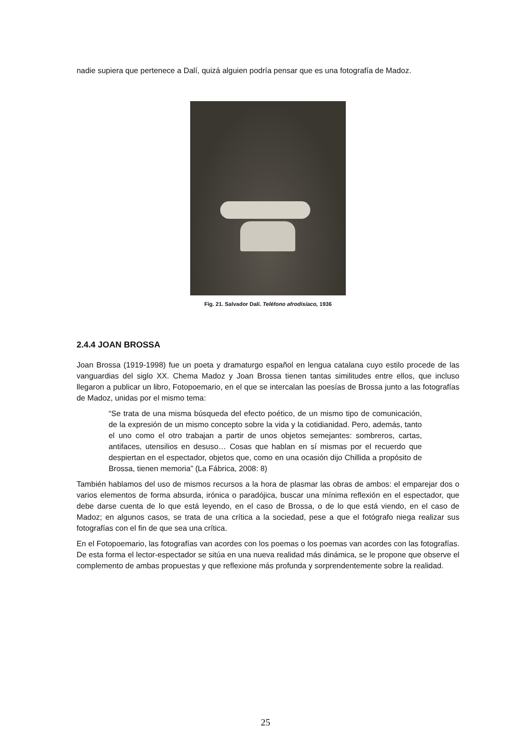nadie supiera que pertenece a Dalí, quizá alguien podría pensar que es una fotografía de Madoz.
Fig. 21. Salvador Dalí. Teléfono afrodisíaco, 1936
2.4.4 JOAN BROSSA
Joan Brossa (1919-1998) fue un poeta y dramaturgo español en lengua catalana cuyo estilo procede de las vanguardias del siglo XX. Chema Madoz y Joan Brossa tienen tantas similitudes entre ellos, que incluso llegaron a publicar un libro, Fotopoemario, en el que se intercalan las poesías de Brossa junto a las fotografías de Madoz, unidas por el mismo tema:
“Se trata de una misma búsqueda del efecto poético, de un mismo tipo de comunicación, de la expresión de un mismo concepto sobre la vida y la cotidianidad. Pero, además, tanto el uno como el otro trabajan a partir de unos objetos semejantes: sombreros, cartas, antifaces, utensilios en desuso… Cosas que hablan en sí mismas por el recuerdo que despiertan en el espectador, objetos que, como en una ocasión dijo Chillida a propósito de Brossa, tienen memoria” (La Fábrica, 2008: 8)
También hablamos del uso de mismos recursos a la hora de plasmar las obras de ambos: el emparejar dos o varios elementos de forma absurda, irónica o paradójica, buscar una mínima reflexión en el espectador, que debe darse cuenta de lo que está leyendo, en el caso de Brossa, o de lo que está viendo, en el caso de Madoz; en algunos casos, se trata de una crítica a la sociedad, pese a que el fotógrafo niega realizar sus fotografías con el fin de que sea una crítica.
En el Fotopoemario, las fotografías van acordes con los poemas o los poemas van acordes con las fotografías. De esta forma el lector-espectador se sitúa en una nueva realidad más dinámica, se le propone que observe el complemento de ambas propuestas y que reflexione más profunda y sorprendentemente sobre la realidad.
25